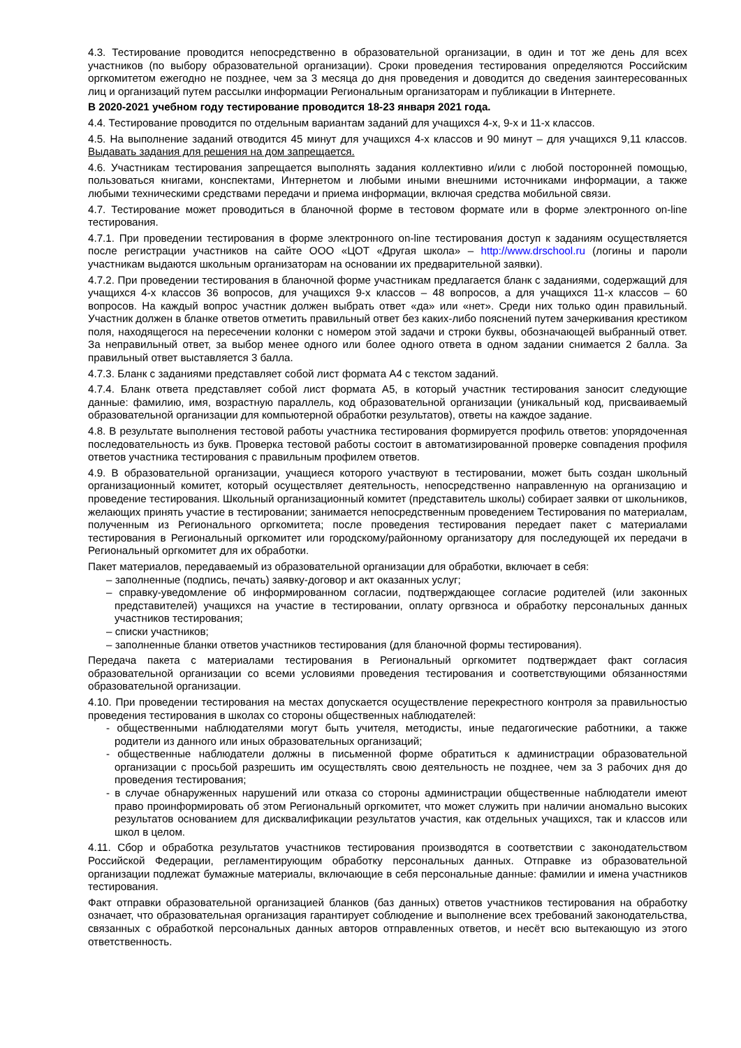4.3. Тестирование проводится непосредственно в образовательной организации, в один и тот же день для всех участников (по выбору образовательной организации). Сроки проведения тестирования определяются Российским оргкомитетом ежегодно не позднее, чем за 3 месяца до дня проведения и доводится до сведения заинтересованных лиц и организаций путем рассылки информации Региональным организаторам и публикации в Интернете.
В 2020-2021 учебном году тестирование проводится 18-23 января 2021 года.
4.4. Тестирование проводится по отдельным вариантам заданий для учащихся 4-х, 9-х и 11-х классов.
4.5. На выполнение заданий отводится 45 минут для учащихся 4-х классов и 90 минут – для учащихся 9,11 классов. Выдавать задания для решения на дом запрещается.
4.6. Участникам тестирования запрещается выполнять задания коллективно и/или с любой посторонней помощью, пользоваться книгами, конспектами, Интернетом и любыми иными внешними источниками информации, а также любыми техническими средствами передачи и приема информации, включая средства мобильной связи.
4.7. Тестирование может проводиться в бланочной форме в тестовом формате или в форме электронного on-line тестирования.
4.7.1. При проведении тестирования в форме электронного on-line тестирования доступ к заданиям осуществляется после регистрации участников на сайте ООО «ЦОТ «Другая школа» – http://www.drschool.ru (логины и пароли участникам выдаются школьным организаторам на основании их предварительной заявки).
4.7.2. При проведении тестирования в бланочной форме участникам предлагается бланк с заданиями, содержащий для учащихся 4-х классов 36 вопросов, для учащихся 9-х классов – 48 вопросов, а для учащихся 11-х классов – 60 вопросов. На каждый вопрос участник должен выбрать ответ «да» или «нет». Среди них только один правильный. Участник должен в бланке ответов отметить правильный ответ без каких-либо пояснений путем зачеркивания крестиком поля, находящегося на пересечении колонки с номером этой задачи и строки буквы, обозначающей выбранный ответ. За неправильный ответ, за выбор менее одного или более одного ответа в одном задании снимается 2 балла. За правильный ответ выставляется 3 балла.
4.7.3. Бланк с заданиями представляет собой лист формата А4 с текстом заданий.
4.7.4. Бланк ответа представляет собой лист формата А5, в который участник тестирования заносит следующие данные: фамилию, имя, возрастную параллель, код образовательной организации (уникальный код, присваиваемый образовательной организации для компьютерной обработки результатов), ответы на каждое задание.
4.8. В результате выполнения тестовой работы участника тестирования формируется профиль ответов: упорядоченная последовательность из букв. Проверка тестовой работы состоит в автоматизированной проверке совпадения профиля ответов участника тестирования с правильным профилем ответов.
4.9. В образовательной организации, учащиеся которого участвуют в тестировании, может быть создан школьный организационный комитет, который осуществляет деятельность, непосредственно направленную на организацию и проведение тестирования. Школьный организационный комитет (представитель школы) собирает заявки от школьников, желающих принять участие в тестировании; занимается непосредственным проведением Тестирования по материалам, полученным из Регионального оргкомитета; после проведения тестирования передает пакет с материалами тестирования в Региональный оргкомитет или городскому/районному организатору для последующей их передачи в Региональный оргкомитет для их обработки.
Пакет материалов, передаваемый из образовательной организации для обработки, включает в себя:
– заполненные (подпись, печать) заявку-договор и акт оказанных услуг;
– справку-уведомление об информированном согласии, подтверждающее согласие родителей (или законных представителей) учащихся на участие в тестировании, оплату оргвзноса и обработку персональных данных участников тестирования;
– списки участников;
– заполненные бланки ответов участников тестирования (для бланочной формы тестирования).
Передача пакета с материалами тестирования в Региональный оргкомитет подтверждает факт согласия образовательной организации со всеми условиями проведения тестирования и соответствующими обязанностями образовательной организации.
4.10. При проведении тестирования на местах допускается осуществление перекрестного контроля за правильностью проведения тестирования в школах со стороны общественных наблюдателей:
- общественными наблюдателями могут быть учителя, методисты, иные педагогические работники, а также родители из данного или иных образовательных организаций;
- общественные наблюдатели должны в письменной форме обратиться к администрации образовательной организации с просьбой разрешить им осуществлять свою деятельность не позднее, чем за 3 рабочих дня до проведения тестирования;
- в случае обнаруженных нарушений или отказа со стороны администрации общественные наблюдатели имеют право проинформировать об этом Региональный оргкомитет, что может служить при наличии аномально высоких результатов основанием для дисквалификации результатов участия, как отдельных учащихся, так и классов или школ в целом.
4.11. Сбор и обработка результатов участников тестирования производятся в соответствии с законодательством Российской Федерации, регламентирующим обработку персональных данных. Отправке из образовательной организации подлежат бумажные материалы, включающие в себя персональные данные: фамилии и имена участников тестирования.
Факт отправки образовательной организацией бланков (баз данных) ответов участников тестирования на обработку означает, что образовательная организация гарантирует соблюдение и выполнение всех требований законодательства, связанных с обработкой персональных данных авторов отправленных ответов, и несёт всю вытекающую из этого ответственность.